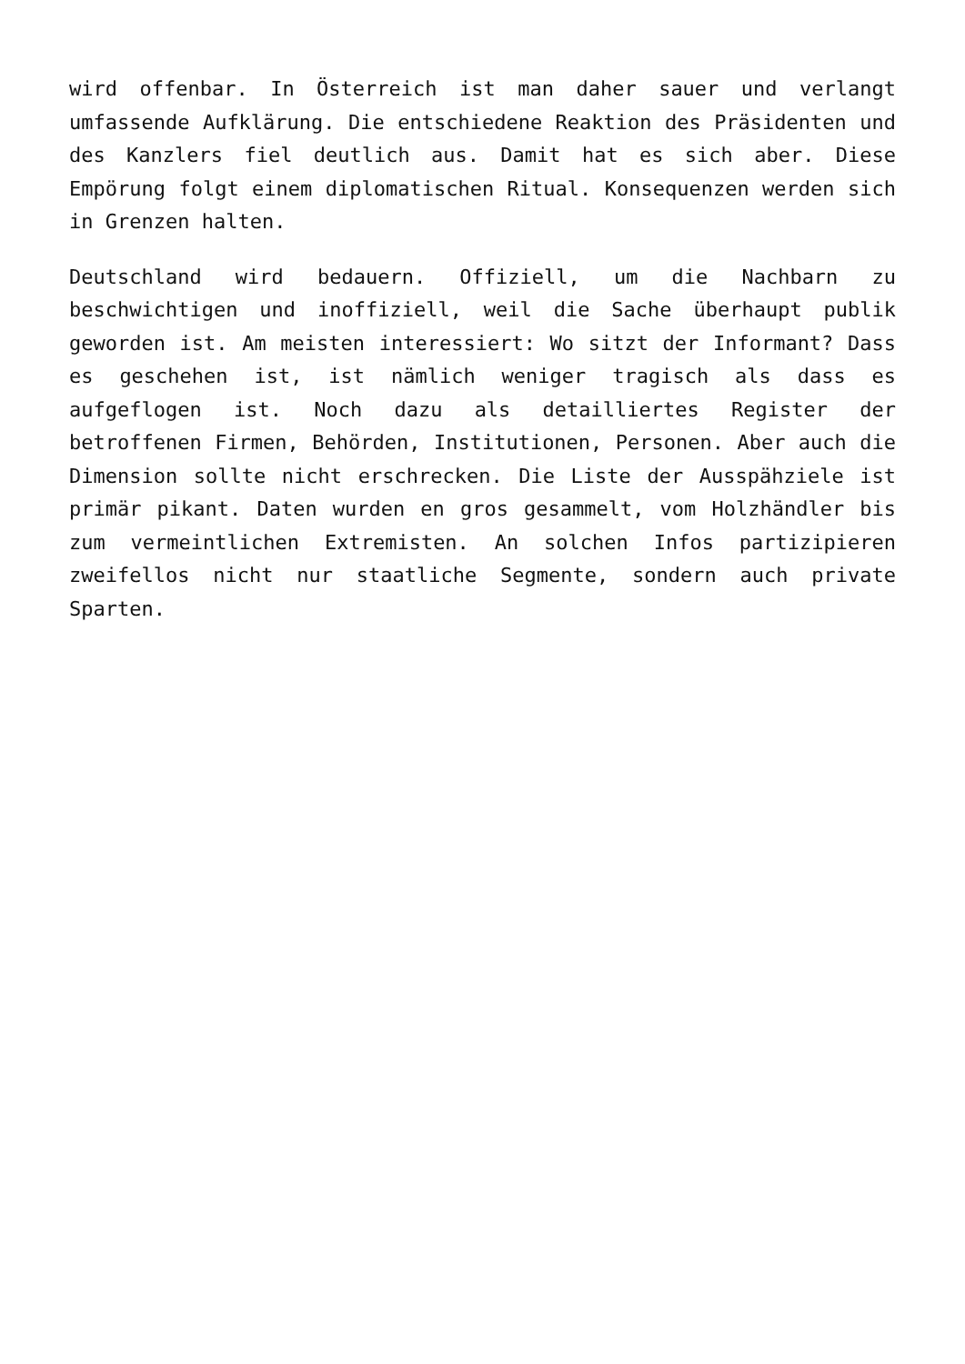wird offenbar. In Österreich ist man daher sauer und verlangt umfassende Aufklärung. Die entschiedene Reaktion des Präsidenten und des Kanzlers fiel deutlich aus. Damit hat es sich aber. Diese Empörung folgt einem diplomatischen Ritual. Konsequenzen werden sich in Grenzen halten.
Deutschland wird bedauern. Offiziell, um die Nachbarn zu beschwichtigen und inoffiziell, weil die Sache überhaupt publik geworden ist. Am meisten interessiert: Wo sitzt der Informant? Dass es geschehen ist, ist nämlich weniger tragisch als dass es aufgeflogen ist. Noch dazu als detailliertes Register der betroffenen Firmen, Behörden, Institutionen, Personen. Aber auch die Dimension sollte nicht erschrecken. Die Liste der Ausspähziele ist primär pikant. Daten wurden en gros gesammelt, vom Holzhändler bis zum vermeintlichen Extremisten. An solchen Infos partizipieren zweifellos nicht nur staatliche Segmente, sondern auch private Sparten.